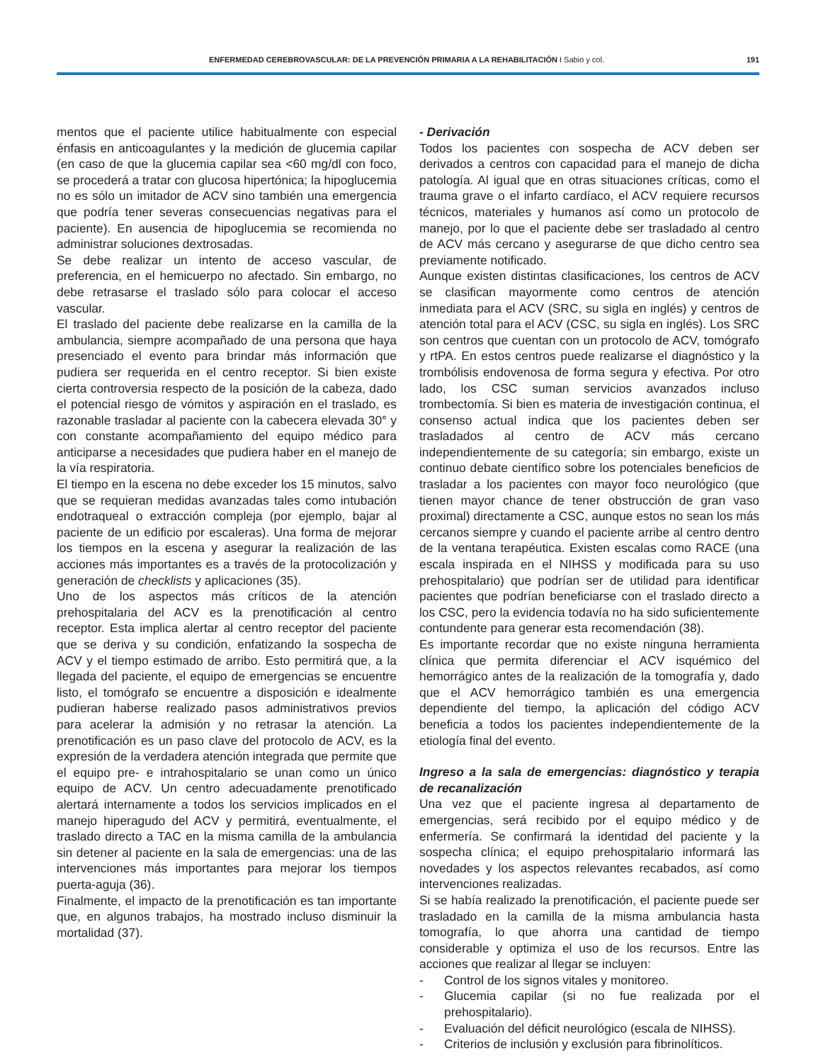ENFERMEDAD CEREBROVASCULAR: DE LA PREVENCIÓN PRIMARIA A LA REHABILITACIÓN I Sabio y col. 191
mentos que el paciente utilice habitualmente con especial énfasis en anticoagulantes y la medición de glucemia capilar (en caso de que la glucemia capilar sea <60 mg/dl con foco, se procederá a tratar con glucosa hipertónica; la hipoglucemia no es sólo un imitador de ACV sino también una emergencia que podría tener severas consecuencias negativas para el paciente). En ausencia de hipoglucemia se recomienda no administrar soluciones dextrosadas.
Se debe realizar un intento de acceso vascular, de preferencia, en el hemicuerpo no afectado. Sin embargo, no debe retrasarse el traslado sólo para colocar el acceso vascular.
El traslado del paciente debe realizarse en la camilla de la ambulancia, siempre acompañado de una persona que haya presenciado el evento para brindar más información que pudiera ser requerida en el centro receptor. Si bien existe cierta controversia respecto de la posición de la cabeza, dado el potencial riesgo de vómitos y aspiración en el traslado, es razonable trasladar al paciente con la cabecera elevada 30° y con constante acompañamiento del equipo médico para anticiparse a necesidades que pudiera haber en el manejo de la vía respiratoria.
El tiempo en la escena no debe exceder los 15 minutos, salvo que se requieran medidas avanzadas tales como intubación endotraqueal o extracción compleja (por ejemplo, bajar al paciente de un edificio por escaleras). Una forma de mejorar los tiempos en la escena y asegurar la realización de las acciones más importantes es a través de la protocolización y generación de checklists y aplicaciones (35).
Uno de los aspectos más críticos de la atención prehospitalaria del ACV es la prenotificación al centro receptor. Esta implica alertar al centro receptor del paciente que se deriva y su condición, enfatizando la sospecha de ACV y el tiempo estimado de arribo. Esto permitirá que, a la llegada del paciente, el equipo de emergencias se encuentre listo, el tomógrafo se encuentre a disposición e idealmente pudieran haberse realizado pasos administrativos previos para acelerar la admisión y no retrasar la atención. La prenotificación es un paso clave del protocolo de ACV, es la expresión de la verdadera atención integrada que permite que el equipo pre- e intrahospitalario se unan como un único equipo de ACV. Un centro adecuadamente prenotificado alertará internamente a todos los servicios implicados en el manejo hiperagudo del ACV y permitirá, eventualmente, el traslado directo a TAC en la misma camilla de la ambulancia sin detener al paciente en la sala de emergencias: una de las intervenciones más importantes para mejorar los tiempos puerta-aguja (36).
Finalmente, el impacto de la prenotificación es tan importante que, en algunos trabajos, ha mostrado incluso disminuir la mortalidad (37).
- Derivación
Todos los pacientes con sospecha de ACV deben ser derivados a centros con capacidad para el manejo de dicha patología. Al igual que en otras situaciones críticas, como el trauma grave o el infarto cardíaco, el ACV requiere recursos técnicos, materiales y humanos así como un protocolo de manejo, por lo que el paciente debe ser trasladado al centro de ACV más cercano y asegurarse de que dicho centro sea previamente notificado.
Aunque existen distintas clasificaciones, los centros de ACV se clasifican mayormente como centros de atención inmediata para el ACV (SRC, su sigla en inglés) y centros de atención total para el ACV (CSC, su sigla en inglés). Los SRC son centros que cuentan con un protocolo de ACV, tomógrafo y rtPA. En estos centros puede realizarse el diagnóstico y la trombólisis endovenosa de forma segura y efectiva. Por otro lado, los CSC suman servicios avanzados incluso trombectomía. Si bien es materia de investigación continua, el consenso actual indica que los pacientes deben ser trasladados al centro de ACV más cercano independientemente de su categoría; sin embargo, existe un continuo debate científico sobre los potenciales beneficios de trasladar a los pacientes con mayor foco neurológico (que tienen mayor chance de tener obstrucción de gran vaso proximal) directamente a CSC, aunque estos no sean los más cercanos siempre y cuando el paciente arribe al centro dentro de la ventana terapéutica. Existen escalas como RACE (una escala inspirada en el NIHSS y modificada para su uso prehospitalario) que podrían ser de utilidad para identificar pacientes que podrían beneficiarse con el traslado directo a los CSC, pero la evidencia todavía no ha sido suficientemente contundente para generar esta recomendación (38).
Es importante recordar que no existe ninguna herramienta clínica que permita diferenciar el ACV isquémico del hemorrágico antes de la realización de la tomografía y, dado que el ACV hemorrágico también es una emergencia dependiente del tiempo, la aplicación del código ACV beneficia a todos los pacientes independientemente de la etiología final del evento.
Ingreso a la sala de emergencias: diagnóstico y terapia de recanalización
Una vez que el paciente ingresa al departamento de emergencias, será recibido por el equipo médico y de enfermería. Se confirmará la identidad del paciente y la sospecha clínica; el equipo prehospitalario informará las novedades y los aspectos relevantes recabados, así como intervenciones realizadas.
Si se había realizado la prenotificación, el paciente puede ser trasladado en la camilla de la misma ambulancia hasta tomografía, lo que ahorra una cantidad de tiempo considerable y optimiza el uso de los recursos. Entre las acciones que realizar al llegar se incluyen:
- Control de los signos vitales y monitoreo.
- Glucemia capilar (si no fue realizada por el prehospitalario).
- Evaluación del déficit neurológico (escala de NIHSS).
- Criterios de inclusión y exclusión para fibrinolíticos.